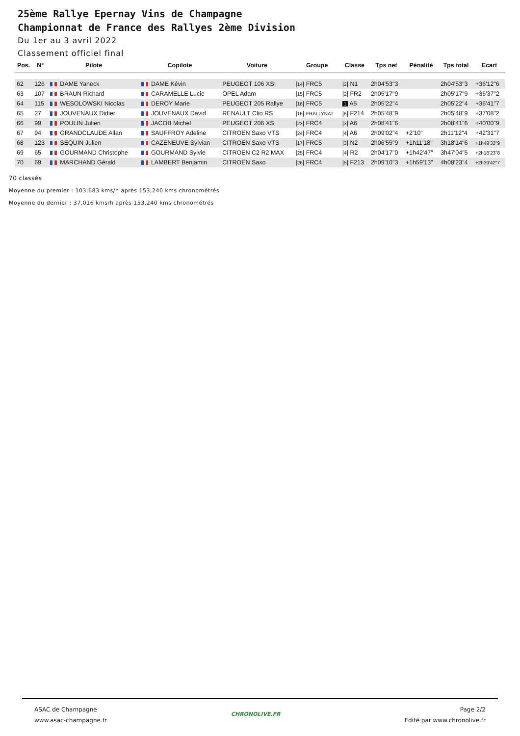25ème Rallye Epernay Vins de Champagne
Championnat de France des Rallyes 2ème Division
Du 1er au 3 avril 2022
Classement officiel final
| Pos. | N° | Pilote | Copilote | Voiture | Groupe | Classe | Tps net | Pénalité | Tps total | Ecart |
| --- | --- | --- | --- | --- | --- | --- | --- | --- | --- | --- |
| 62 | 126 | DAME Yaneck | DAME Kévin | PEUGEOT 106 XSI | / 14 / FRC5 | / 2 / N1 | 2h04'53"3 | | 2h04'53"3 | +36'12"6 |
| 63 | 107 | BRAUN Richard | CARAMELLE Lucie | OPEL Adam | / 15 / FRC5 | / 2 / FR2 | 2h05'17"9 | | 2h05'17"9 | +36'37"2 |
| 64 | 115 | WESOLOWSKI Nicolas | DEROY Marie | PEUGEOT 205 Rallye | / 16 / FRC5 | 1 A5 | 2h05'22"4 | | 2h05'22"4 | +36'41"7 |
| 65 | 27 | JOUVENAUX Didier | JOUVENAUX David | RENAULT Clio RS | / 16 / FRALLYNAT | / 6 / F214 | 2h05'48"9 | | 2h05'48"9 | +37'08"2 |
| 66 | 99 | POULIN Julien | JACOB Michel | PEUGEOT 206 XS | / 23 / FRC4 | / 3 / A6 | 2h08'41"6 | | 2h08'41"6 | +40'00"9 |
| 67 | 94 | GRANDCLAUDE Allan | SAUFFROY Adeline | CITROËN Saxo VTS | / 24 / FRC4 | / 4 / A6 | 2h09'02"4 | +2'10" | 2h11'12"4 | +42'31"7 |
| 68 | 123 | SEQUIN Julien | CAZENEUVE Sylvian | CITROËN Saxo VTS | / 17 / FRC5 | / 3 / N2 | 2h06'55"9 | +1h11'18" | 3h18'14"6 | +1h49'33"9 |
| 69 | 65 | GOURMAND Christophe | GOURMAND Sylvie | CITROËN C2 R2 MAX | / 25 / FRC4 | / 4 / R2 | 2h04'17"0 | +1h42'47" | 3h47'04"5 | +2h18'23"8 |
| 70 | 69 | MARCHAND Gérald | LAMBERT Benjamin | CITROËN Saxo | / 26 / FRC4 | / 5 / F213 | 2h09'10"3 | +1h59'13" | 4h08'23"4 | +2h39'42"7 |
70 classés
Moyenne du premier : 103,683 kms/h après 153,240 kms chronométrés
Moyenne du dernier : 37,016 kms/h après 153,240 kms chronométrés
ASAC de Champagne
www.asac-champagne.fr
CHRONOLIVE.FR
Page 2/2
Edité par www.chronolive.fr